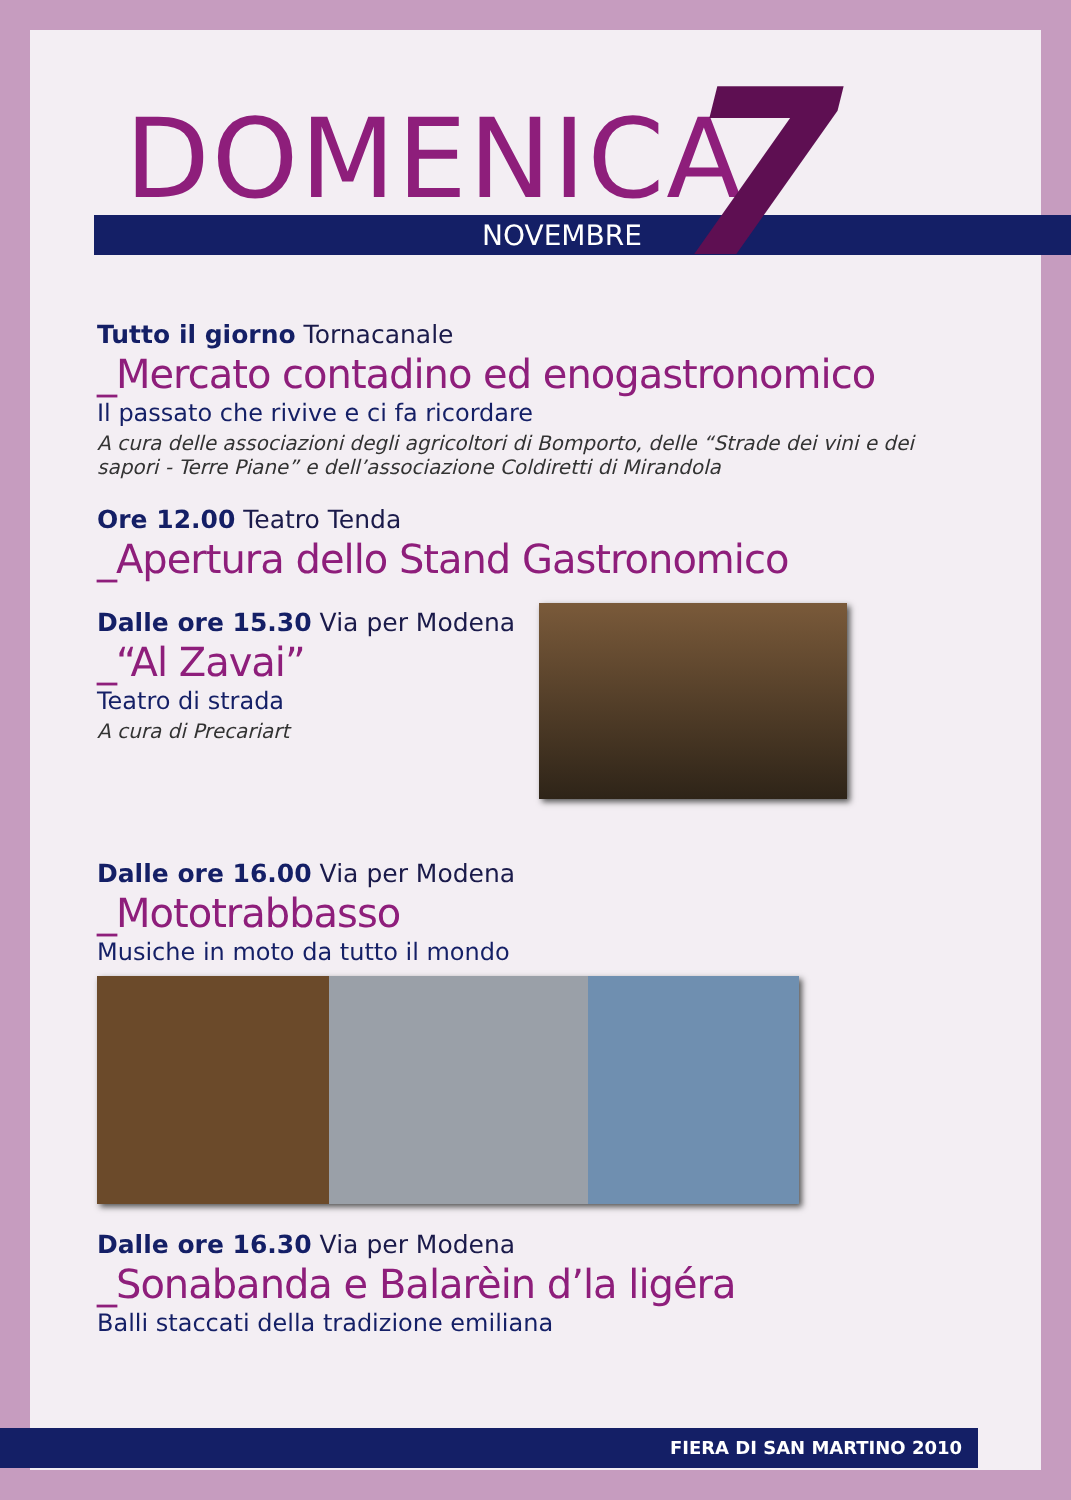DOMENICA
NOVEMBRE 7
Tutto il giorno Tornacanale
_Mercato contadino ed enogastronomico
Il passato che rivive e ci fa ricordare
A cura delle associazioni degli agricoltori di Bomporto, delle “Strade dei vini e dei sapori - Terre Piane” e dell’associazione Coldiretti di Mirandola
Ore 12.00 Teatro Tenda
_Apertura dello Stand Gastronomico
Dalle ore 15.30 Via per Modena
_“Al Zavai”
Teatro di strada
A cura di Precariart
Dalle ore 16.00 Via per Modena
_Mototrabbasso
Musiche in moto da tutto il mondo
Dalle ore 16.30 Via per Modena
_Sonabanda e Balarèin d’la ligéra
Balli staccati della tradizione emiliana
FIERA DI SAN MARTINO 2010